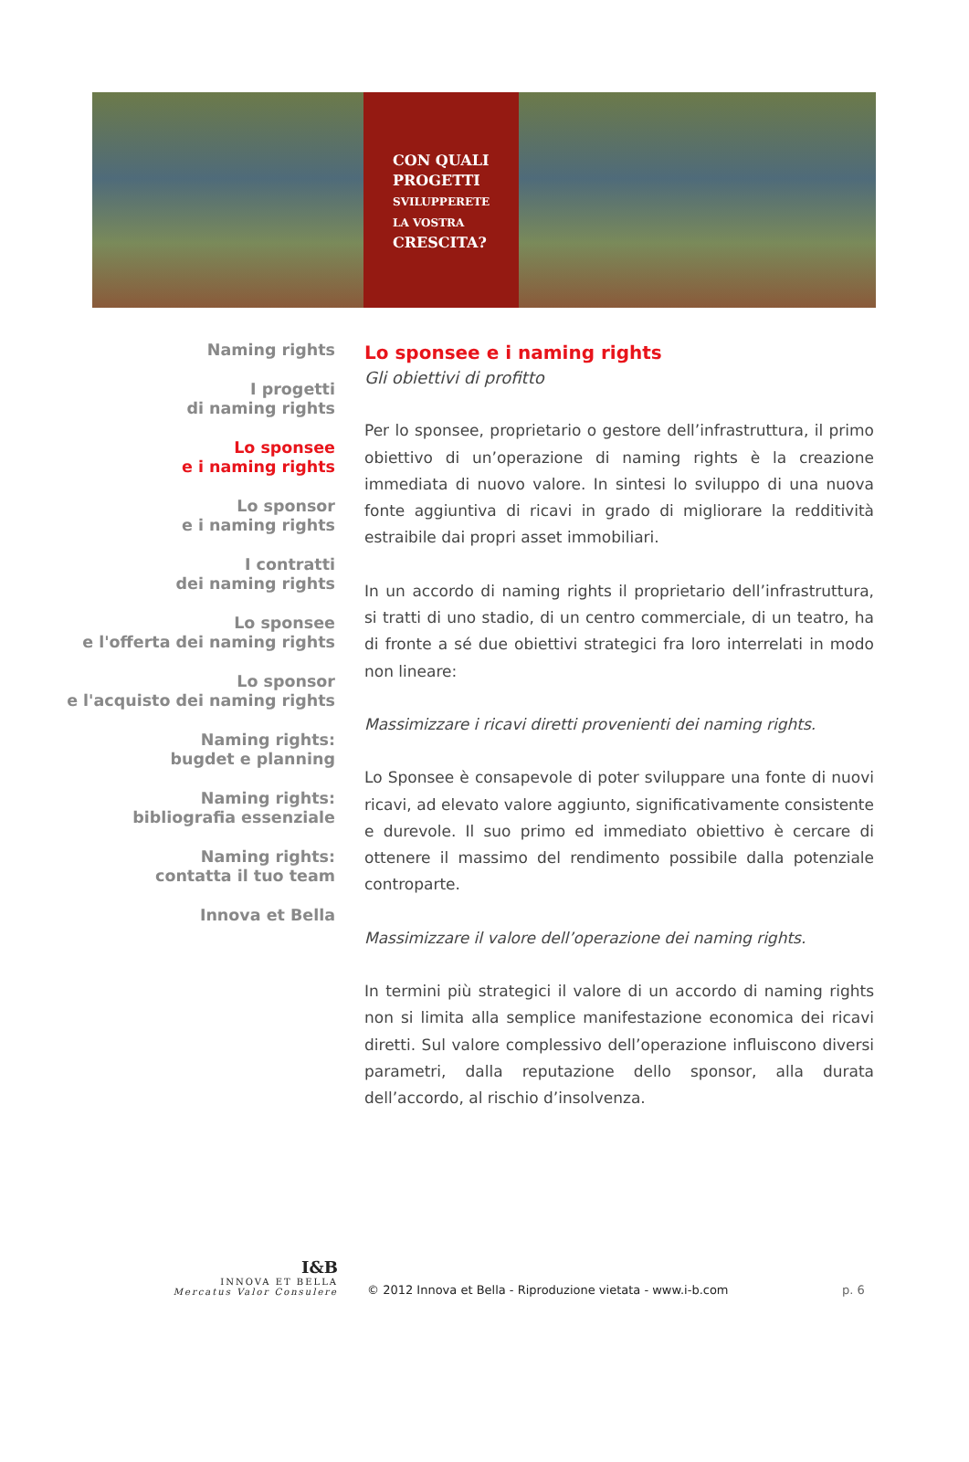CON QUALI
PROGETTI
SVILUPPERETE
LA VOSTRA
CRESCITA?
Naming rights
I progetti
di naming rights
Lo sponsee
e i naming rights
Lo sponsor
e i naming rights
I contratti
dei naming rights
Lo sponsee
e l'offerta dei naming rights
Lo sponsor
e l'acquisto dei naming rights
Naming rights:
bugdet e planning
Naming rights:
bibliografia essenziale
Naming rights:
contatta il tuo team
Innova et Bella
Lo sponsee e i naming rights
Gli obiettivi di profitto
Per lo sponsee, proprietario o gestore dell’infrastruttura, il primo obiettivo di un’operazione di naming rights è la creazione immediata di nuovo valore. In sintesi lo sviluppo di una nuova fonte aggiuntiva di ricavi in grado di migliorare la redditività estraibile dai propri asset immobiliari.
In un accordo di naming rights il proprietario dell’infrastruttura, si tratti di uno stadio, di un centro commerciale, di un teatro, ha di fronte a sé due obiettivi strategici fra loro interrelati in modo non lineare:
Massimizzare i ricavi diretti provenienti dei naming rights.
Lo Sponsee è consapevole di poter sviluppare una fonte di nuovi ricavi, ad elevato valore aggiunto, significativamente consistente e durevole. Il suo primo ed immediato obiettivo è cercare di ottenere il massimo del rendimento possibile dalla potenziale controparte.
Massimizzare il valore dell’operazione dei naming rights.
In termini più strategici il valore di un accordo di naming rights non si limita alla semplice manifestazione economica dei ricavi diretti. Sul valore complessivo dell’operazione influiscono diversi parametri, dalla reputazione dello sponsor, alla durata dell’accordo, al rischio d’insolvenza.
I&B
INNOVA ET BELLA
Mercatus Valor Consulere
© 2012 Innova et Bella - Riproduzione vietata - www.i-b.com
p. 6